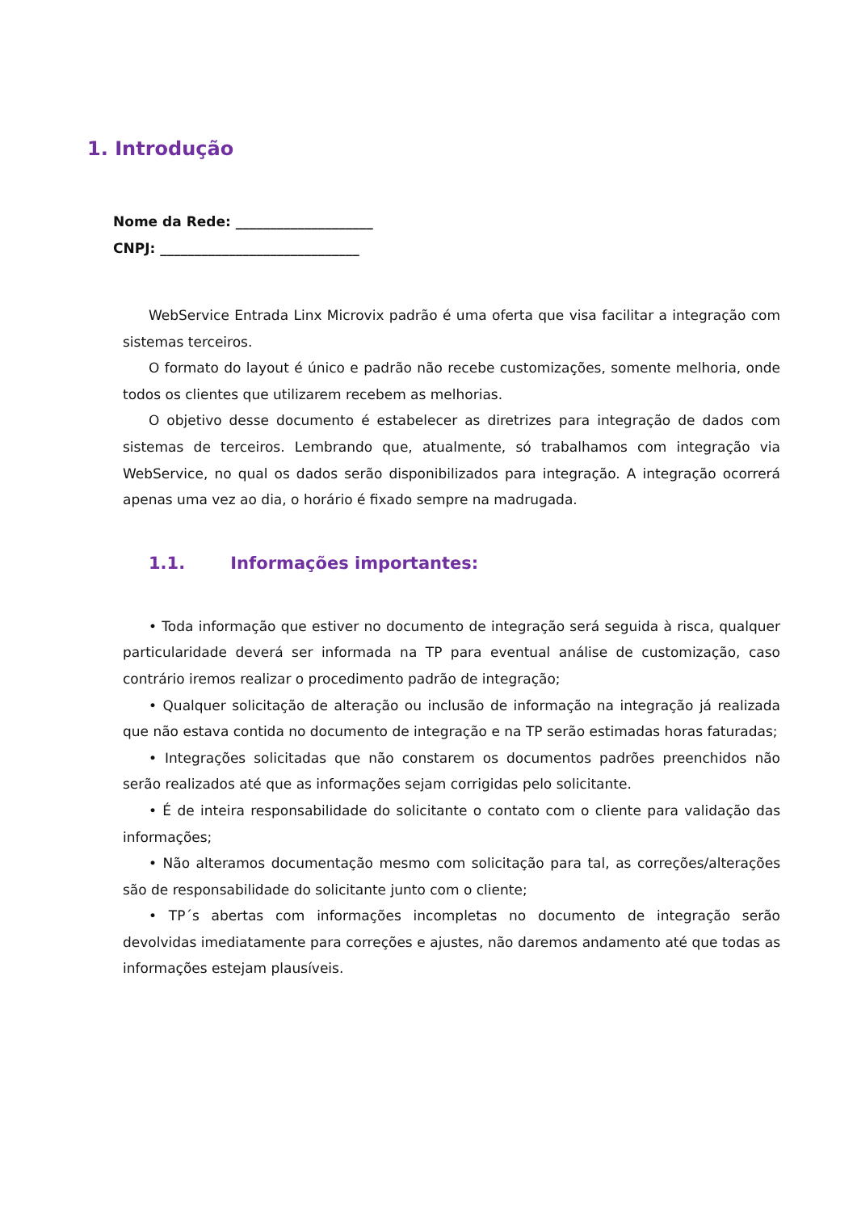1. Introdução
Nome da Rede: ____________________
CNPJ: _____________________________
WebService Entrada Linx Microvix padrão é uma oferta que visa facilitar a integração com sistemas terceiros.
O formato do layout é único e padrão não recebe customizações, somente melhoria, onde todos os clientes que utilizarem recebem as melhorias.
O objetivo desse documento é estabelecer as diretrizes para integração de dados com sistemas de terceiros. Lembrando que, atualmente, só trabalhamos com integração via WebService, no qual os dados serão disponibilizados para integração. A integração ocorrerá apenas uma vez ao dia, o horário é fixado sempre na madrugada.
1.1. Informações importantes:
• Toda informação que estiver no documento de integração será seguida à risca, qualquer particularidade deverá ser informada na TP para eventual análise de customização, caso contrário iremos realizar o procedimento padrão de integração;
• Qualquer solicitação de alteração ou inclusão de informação na integração já realizada que não estava contida no documento de integração e na TP serão estimadas horas faturadas;
• Integrações solicitadas que não constarem os documentos padrões preenchidos não serão realizados até que as informações sejam corrigidas pelo solicitante.
• É de inteira responsabilidade do solicitante o contato com o cliente para validação das informações;
• Não alteramos documentação mesmo com solicitação para tal, as correções/alterações são de responsabilidade do solicitante junto com o cliente;
• TP´s abertas com informações incompletas no documento de integração serão devolvidas imediatamente para correções e ajustes, não daremos andamento até que todas as informações estejam plausíveis.